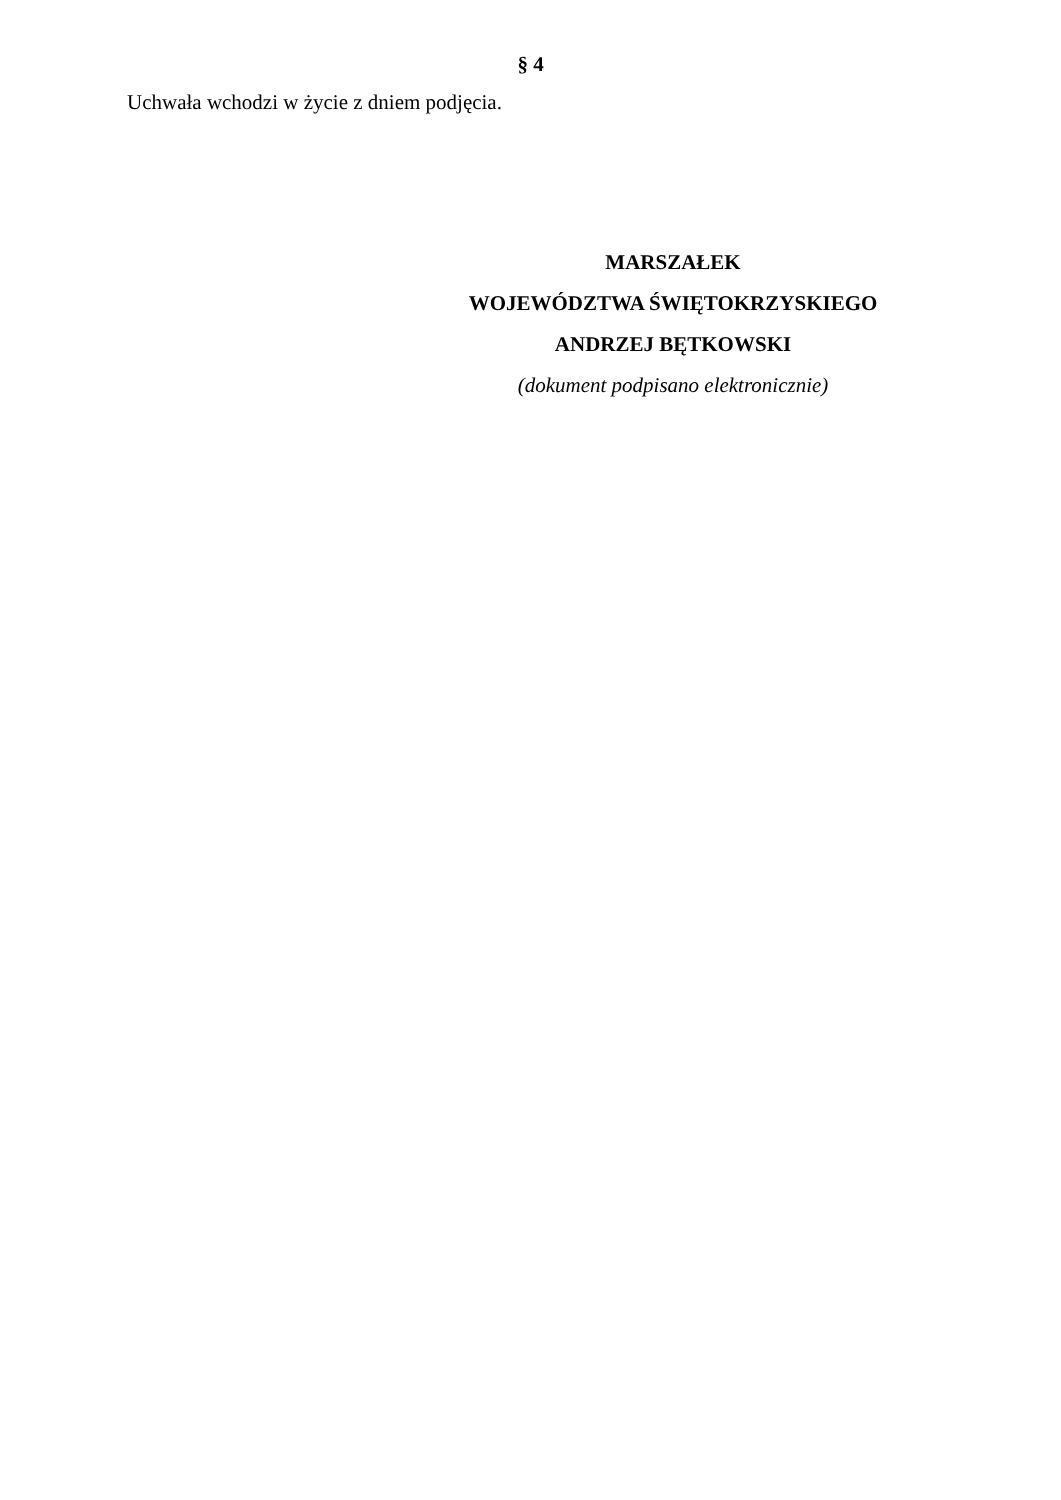§ 4
Uchwała wchodzi w życie z dniem podjęcia.
MARSZAŁEK
WOJEWÓDZTWA ŚWIĘTOKRZYSKIEGO
ANDRZEJ BĘTKOWSKI
(dokument podpisano elektronicznie)